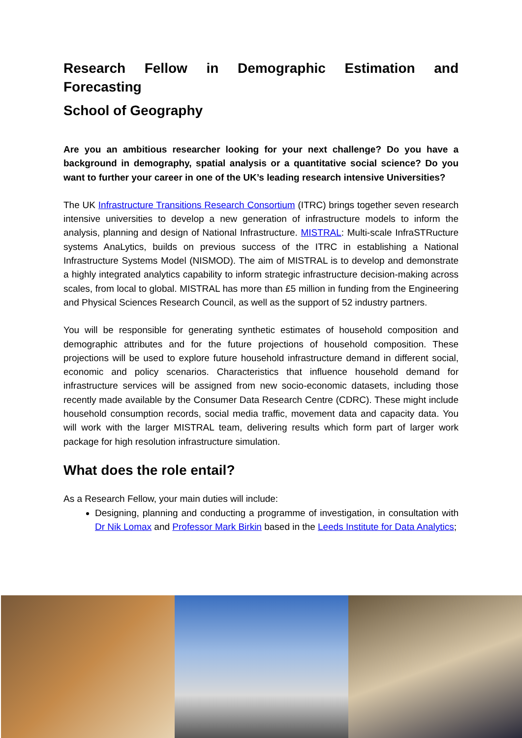Research Fellow in Demographic Estimation and Forecasting
School of Geography
Are you an ambitious researcher looking for your next challenge? Do you have a background in demography, spatial analysis or a quantitative social science? Do you want to further your career in one of the UK’s leading research intensive Universities?
The UK Infrastructure Transitions Research Consortium (ITRC) brings together seven research intensive universities to develop a new generation of infrastructure models to inform the analysis, planning and design of National Infrastructure. MISTRAL: Multi-scale InfraSTRucture systems AnaLytics, builds on previous success of the ITRC in establishing a National Infrastructure Systems Model (NISMOD). The aim of MISTRAL is to develop and demonstrate a highly integrated analytics capability to inform strategic infrastructure decision-making across scales, from local to global. MISTRAL has more than £5 million in funding from the Engineering and Physical Sciences Research Council, as well as the support of 52 industry partners.
You will be responsible for generating synthetic estimates of household composition and demographic attributes and for the future projections of household composition. These projections will be used to explore future household infrastructure demand in different social, economic and policy scenarios. Characteristics that influence household demand for infrastructure services will be assigned from new socio-economic datasets, including those recently made available by the Consumer Data Research Centre (CDRC). These might include household consumption records, social media traffic, movement data and capacity data. You will work with the larger MISTRAL team, delivering results which form part of larger work package for high resolution infrastructure simulation.
What does the role entail?
As a Research Fellow, your main duties will include:
Designing, planning and conducting a programme of investigation, in consultation with Dr Nik Lomax and Professor Mark Birkin based in the Leeds Institute for Data Analytics;